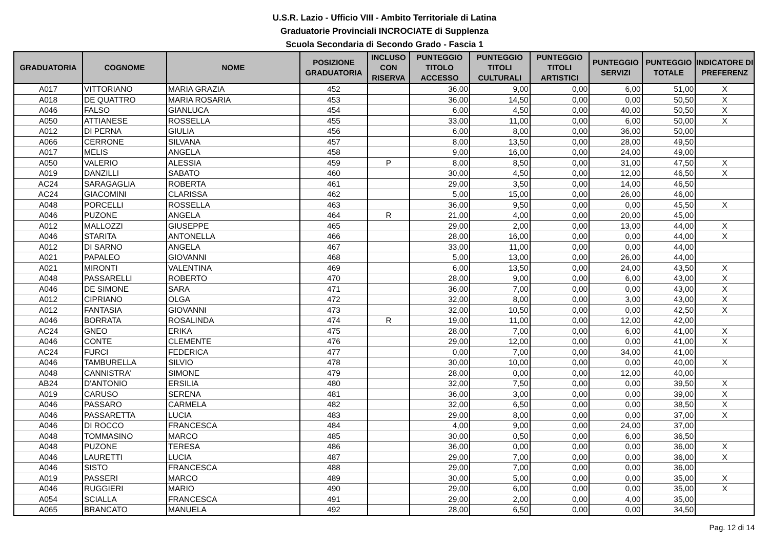U.S.R. Lazio - Ufficio VIII - Ambito Territoriale di Latina
Graduatorie Provinciali INCROCIATE di Supplenza
Scuola Secondaria di Secondo Grado - Fascia 1
| GRADUATORIA | COGNOME | NOME | POSIZIONE GRADUATORIA | INCLUSO CON RISERVA | PUNTEGGIO TITOLO ACCESSO | PUNTEGGIO TITOLI CULTURALI | PUNTEGGIO TITOLI ARTISTICI | PUNTEGGIO SERVIZI | PUNTEGGIO TOTALE | INDICATORE DI PREFERENZ |
| --- | --- | --- | --- | --- | --- | --- | --- | --- | --- | --- |
| A017 | VITTORIANO | MARIA GRAZIA | 452 | | 36,00 | 9,00 | 0,00 | 6,00 | 51,00 | X |
| A018 | DE QUATTRO | MARIA ROSARIA | 453 | | 36,00 | 14,50 | 0,00 | 0,00 | 50,50 | X |
| A046 | FALSO | GIANLUCA | 454 | | 6,00 | 4,50 | 0,00 | 40,00 | 50,50 | X |
| A050 | ATTIANESE | ROSSELLA | 455 | | 33,00 | 11,00 | 0,00 | 6,00 | 50,00 | X |
| A012 | DI PERNA | GIULIA | 456 | | 6,00 | 8,00 | 0,00 | 36,00 | 50,00 | |
| A066 | CERRONE | SILVANA | 457 | | 8,00 | 13,50 | 0,00 | 28,00 | 49,50 | |
| A017 | MELIS | ANGELA | 458 | | 9,00 | 16,00 | 0,00 | 24,00 | 49,00 | |
| A050 | VALERIO | ALESSIA | 459 | P | 8,00 | 8,50 | 0,00 | 31,00 | 47,50 | X |
| A019 | DANZILLI | SABATO | 460 | | 30,00 | 4,50 | 0,00 | 12,00 | 46,50 | X |
| AC24 | SARAGAGLIA | ROBERTA | 461 | | 29,00 | 3,50 | 0,00 | 14,00 | 46,50 | |
| AC24 | GIACOMINI | CLARISSA | 462 | | 5,00 | 15,00 | 0,00 | 26,00 | 46,00 | |
| A048 | PORCELLI | ROSSELLA | 463 | | 36,00 | 9,50 | 0,00 | 0,00 | 45,50 | X |
| A046 | PUZONE | ANGELA | 464 | R | 21,00 | 4,00 | 0,00 | 20,00 | 45,00 | |
| A012 | MALLOZZI | GIUSEPPE | 465 | | 29,00 | 2,00 | 0,00 | 13,00 | 44,00 | X |
| A046 | STARITA | ANTONELLA | 466 | | 28,00 | 16,00 | 0,00 | 0,00 | 44,00 | X |
| A012 | DI SARNO | ANGELA | 467 | | 33,00 | 11,00 | 0,00 | 0,00 | 44,00 | |
| A021 | PAPALEO | GIOVANNI | 468 | | 5,00 | 13,00 | 0,00 | 26,00 | 44,00 | |
| A021 | MIRONTI | VALENTINA | 469 | | 6,00 | 13,50 | 0,00 | 24,00 | 43,50 | X |
| A048 | PASSARELLI | ROBERTO | 470 | | 28,00 | 9,00 | 0,00 | 6,00 | 43,00 | X |
| A046 | DE SIMONE | SARA | 471 | | 36,00 | 7,00 | 0,00 | 0,00 | 43,00 | X |
| A012 | CIPRIANO | OLGA | 472 | | 32,00 | 8,00 | 0,00 | 3,00 | 43,00 | X |
| A012 | FANTASIA | GIOVANNI | 473 | | 32,00 | 10,50 | 0,00 | 0,00 | 42,50 | X |
| A046 | BORRATA | ROSALINDA | 474 | R | 19,00 | 11,00 | 0,00 | 12,00 | 42,00 | |
| AC24 | GNEO | ERIKA | 475 | | 28,00 | 7,00 | 0,00 | 6,00 | 41,00 | X |
| A046 | CONTE | CLEMENTE | 476 | | 29,00 | 12,00 | 0,00 | 0,00 | 41,00 | X |
| AC24 | FURCI | FEDERICA | 477 | | 0,00 | 7,00 | 0,00 | 34,00 | 41,00 | |
| A046 | TAMBURELLA | SILVIO | 478 | | 30,00 | 10,00 | 0,00 | 0,00 | 40,00 | X |
| A048 | CANNISTRA' | SIMONE | 479 | | 28,00 | 0,00 | 0,00 | 12,00 | 40,00 | |
| AB24 | D'ANTONIO | ERSILIA | 480 | | 32,00 | 7,50 | 0,00 | 0,00 | 39,50 | X |
| A019 | CARUSO | SERENA | 481 | | 36,00 | 3,00 | 0,00 | 0,00 | 39,00 | X |
| A046 | PASSARO | CARMELA | 482 | | 32,00 | 6,50 | 0,00 | 0,00 | 38,50 | X |
| A046 | PASSARETTA | LUCIA | 483 | | 29,00 | 8,00 | 0,00 | 0,00 | 37,00 | X |
| A046 | DI ROCCO | FRANCESCA | 484 | | 4,00 | 9,00 | 0,00 | 24,00 | 37,00 | |
| A048 | TOMMASINO | MARCO | 485 | | 30,00 | 0,50 | 0,00 | 6,00 | 36,50 | |
| A048 | PUZONE | TERESA | 486 | | 36,00 | 0,00 | 0,00 | 0,00 | 36,00 | X |
| A046 | LAURETTI | LUCIA | 487 | | 29,00 | 7,00 | 0,00 | 0,00 | 36,00 | X |
| A046 | SISTO | FRANCESCA | 488 | | 29,00 | 7,00 | 0,00 | 0,00 | 36,00 | |
| A019 | PASSERI | MARCO | 489 | | 30,00 | 5,00 | 0,00 | 0,00 | 35,00 | X |
| A046 | RUGGIERI | MARIO | 490 | | 29,00 | 6,00 | 0,00 | 0,00 | 35,00 | X |
| A054 | SCIALLA | FRANCESCA | 491 | | 29,00 | 2,00 | 0,00 | 4,00 | 35,00 | |
| A065 | BRANCATO | MANUELA | 492 | | 28,00 | 6,50 | 0,00 | 0,00 | 34,50 | |
Pag. 12 di 14